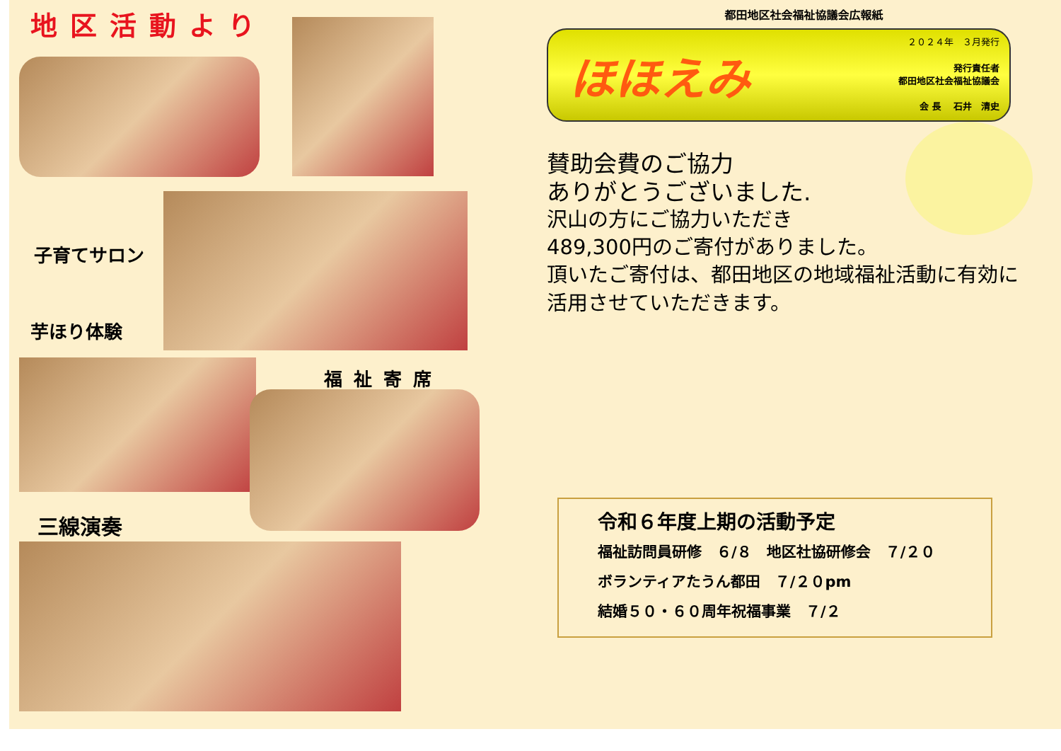地区活動より
子育てサロン
芋ほり体験
福祉寄席
三線演奏
都田地区社会福祉協議会広報紙
ほほえみ
２０２４年　３月発行
発行責任者
都田地区社会福祉協議会
会 長　 石井　清史
賛助会費のご協力
ありがとうございました.
沢山の方にご協力いただき
489,300円のご寄付がありました。
頂いたご寄付は、都田地区の地域福祉活動に有効に
活用させていただきます。
令和６年度上期の活動予定
福祉訪問員研修　６/８　地区社協研修会　７/２０
ボランティアたうん都田　７/２０pm
結婚５０・６０周年祝福事業　７/２